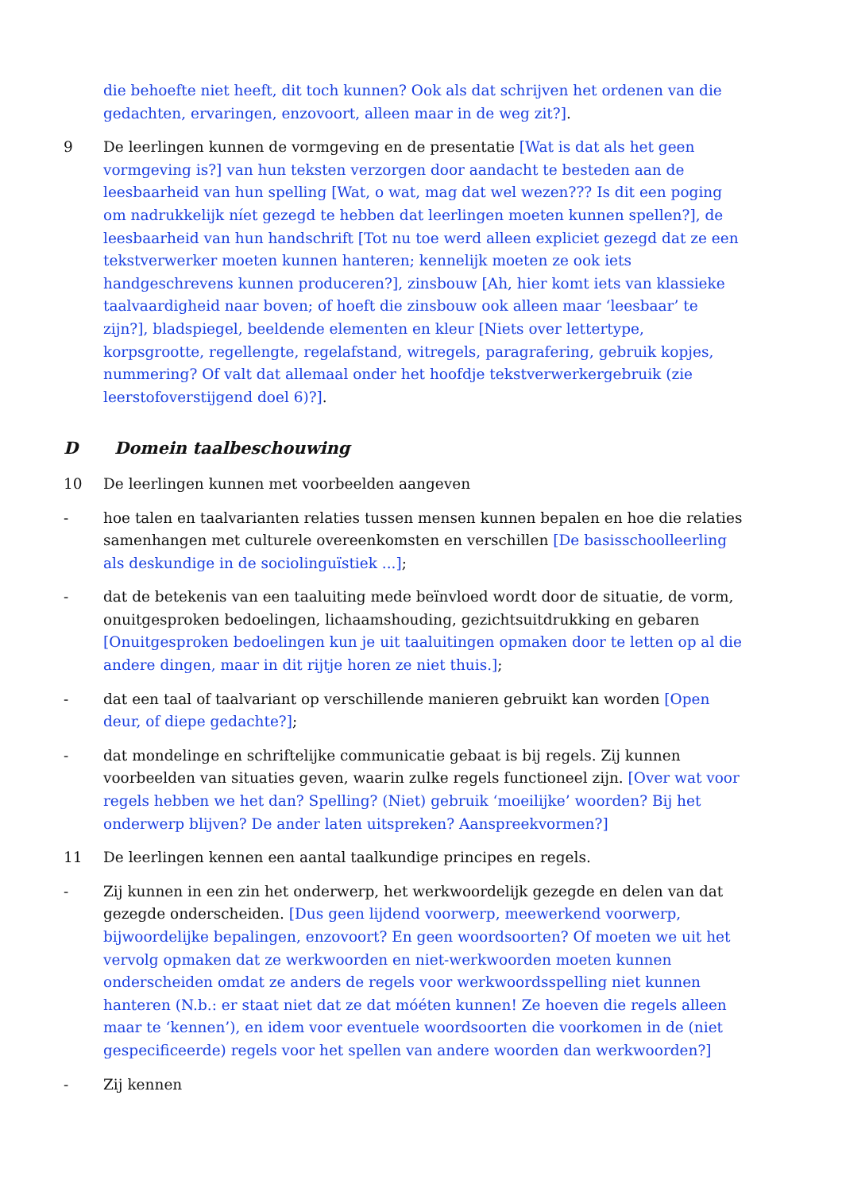die behoefte niet heeft, dit toch kunnen? Ook als dat schrijven het ordenen van die gedachten, ervaringen, enzovoort, alleen maar in de weg zit?].
9 De leerlingen kunnen de vormgeving en de presentatie [Wat is dat als het geen vormgeving is?] van hun teksten verzorgen door aandacht te besteden aan de leesbaarheid van hun spelling [Wat, o wat, mag dat wel wezen??? Is dit een poging om nadrukkelijk níet gezegd te hebben dat leerlingen moeten kunnen spellen?], de leesbaarheid van hun handschrift [Tot nu toe werd alleen expliciet gezegd dat ze een tekstverwerker moeten kunnen hanteren; kennelijk moeten ze ook iets handgeschrevens kunnen produceren?], zinsbouw [Ah, hier komt iets van klassieke taalvaardigheid naar boven; of hoeft die zinsbouw ook alleen maar ‘leesbaar’ te zijn?], bladspiegel, beeldende elementen en kleur [Niets over lettertype, korpsgrootte, regellengte, regelafstand, witregels, paragrafering, gebruik kopjes, nummering? Of valt dat allemaal onder het hoofdje tekstverwerkergebruik (zie leerstofoverstijgend doel 6)?].
D Domein taalbeschouwing
10 De leerlingen kunnen met voorbeelden aangeven
- hoe talen en taalvarianten relaties tussen mensen kunnen bepalen en hoe die relaties samenhangen met culturele overeenkomsten en verschillen [De basisschoolleerling als deskundige in de sociolinguïstiek ...];
- dat de betekenis van een taaluiting mede beïnvloed wordt door de situatie, de vorm, onuitgesproken bedoelingen, lichaamshouding, gezichtsuitdrukking en gebaren [Onuitgesproken bedoelingen kun je uit taaluitingen opmaken door te letten op al die andere dingen, maar in dit rijtje horen ze niet thuis.];
- dat een taal of taalvariant op verschillende manieren gebruikt kan worden [Open deur, of diepe gedachte?];
- dat mondelinge en schriftelijke communicatie gebaat is bij regels. Zij kunnen voorbeelden van situaties geven, waarin zulke regels functioneel zijn. [Over wat voor regels hebben we het dan? Spelling? (Niet) gebruik ‘moeilijke’ woorden? Bij het onderwerp blijven? De ander laten uitspreken? Aanspreekvormen?]
11 De leerlingen kennen een aantal taalkundige principes en regels.
- Zij kunnen in een zin het onderwerp, het werkwoordelijk gezegde en delen van dat gezegde onderscheiden. [Dus geen lijdend voorwerp, meewerkend voorwerp, bijwoordelijke bepalingen, enzovoort? En geen woordsoorten? Of moeten we uit het vervolg opmaken dat ze werkwoorden en niet-werkwoorden moeten kunnen onderscheiden omdat ze anders de regels voor werkwoordsspelling niet kunnen hanteren (N.b.: er staat niet dat ze dat móéten kunnen! Ze hoeven die regels alleen maar te ‘kennen’), en idem voor eventuele woordsoorten die voorkomen in de (niet gespecificeerde) regels voor het spellen van andere woorden dan werkwoorden?]
- Zij kennen